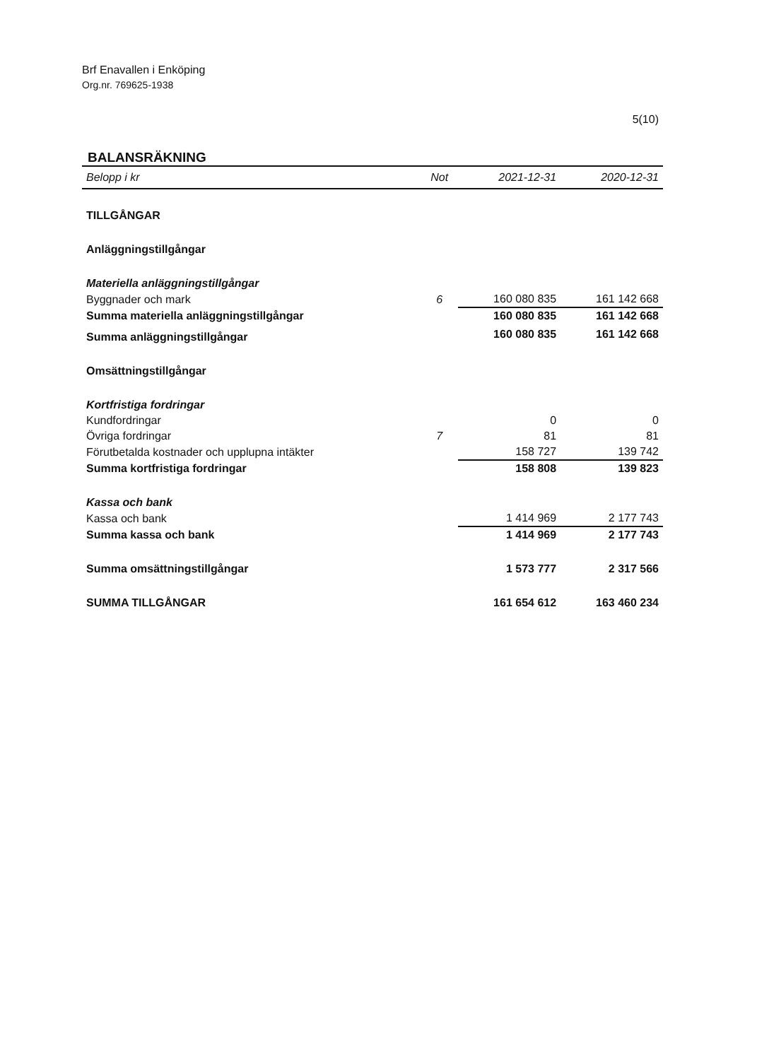Brf Enavallen i Enköping
Org.nr. 769625-1938
5(10)
BALANSRÄKNING
| Belopp i kr | Not | 2021-12-31 | 2020-12-31 |
| --- | --- | --- | --- |
| TILLGÅNGAR | | | |
| Anläggningstillgångar | | | |
| Materiella anläggningstillgångar | | | |
| Byggnader och mark | 6 | 160 080 835 | 161 142 668 |
| Summa materiella anläggningstillgångar | | 160 080 835 | 161 142 668 |
| Summa anläggningstillgångar | | 160 080 835 | 161 142 668 |
| Omsättningstillgångar | | | |
| Kortfristiga fordringar | | | |
| Kundfordringar | | 0 | 0 |
| Övriga fordringar | 7 | 81 | 81 |
| Förutbetalda kostnader och upplupna intäkter | | 158 727 | 139 742 |
| Summa kortfristiga fordringar | | 158 808 | 139 823 |
| Kassa och bank | | | |
| Kassa och bank | | 1 414 969 | 2 177 743 |
| Summa kassa och bank | | 1 414 969 | 2 177 743 |
| Summa omsättningstillgångar | | 1 573 777 | 2 317 566 |
| SUMMA TILLGÅNGAR | | 161 654 612 | 163 460 234 |